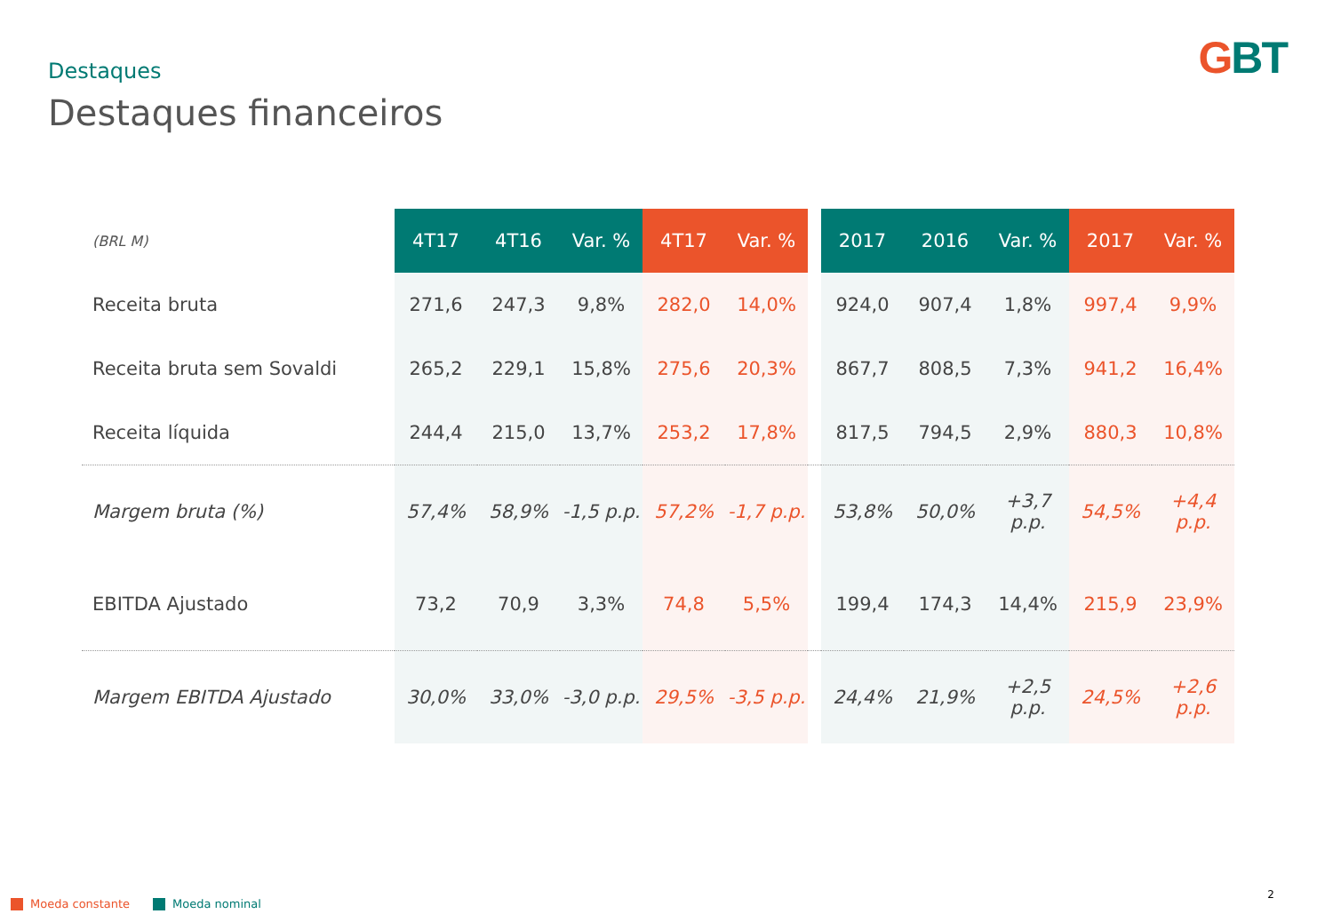GBT Destaques
Destaques financeiros
| (BRL M) | 4T17 | 4T16 | Var. % | 4T17 | Var. % | | 2017 | 2016 | Var. % | 2017 | Var. % |
| --- | --- | --- | --- | --- | --- | --- | --- | --- | --- | --- | --- |
| Receita bruta | 271,6 | 247,3 | 9,8% | 282,0 | 14,0% | | 924,0 | 907,4 | 1,8% | 997,4 | 9,9% |
| Receita bruta sem Sovaldi | 265,2 | 229,1 | 15,8% | 275,6 | 20,3% | | 867,7 | 808,5 | 7,3% | 941,2 | 16,4% |
| Receita líquida | 244,4 | 215,0 | 13,7% | 253,2 | 17,8% | | 817,5 | 794,5 | 2,9% | 880,3 | 10,8% |
| Margem bruta (%) | 57,4% | 58,9% | -1,5 p.p. | 57,2% | -1,7 p.p. | | 53,8% | 50,0% | +3,7 p.p. | 54,5% | +4,4 p.p. |
| EBITDA Ajustado | 73,2 | 70,9 | 3,3% | 74,8 | 5,5% | | 199,4 | 174,3 | 14,4% | 215,9 | 23,9% |
| Margem EBITDA Ajustado | 30,0% | 33,0% | -3,0 p.p. | 29,5% | -3,5 p.p. | | 24,4% | 21,9% | +2,5 p.p. | 24,5% | +2,6 p.p. |
Moeda constante Moeda nominal
2